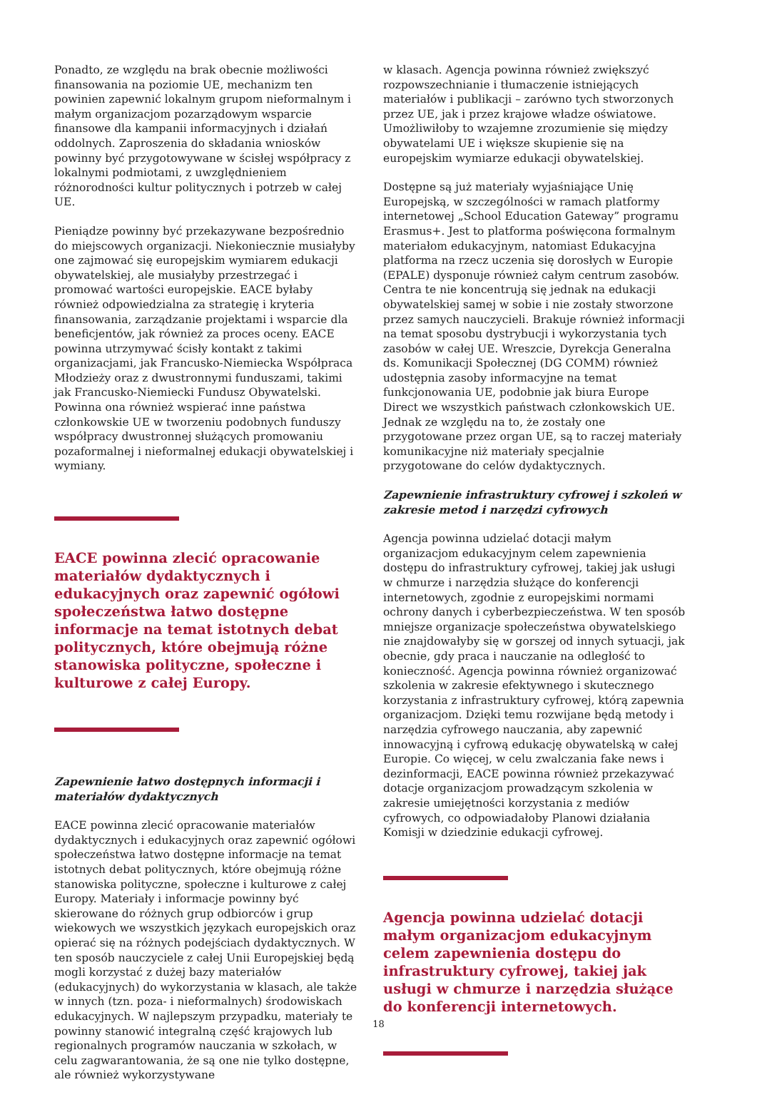Ponadto, ze względu na brak obecnie możliwości finansowania na poziomie UE, mechanizm ten powinien zapewnić lokalnym grupom nieformalnym i małym organizacjom pozarządowym wsparcie finansowe dla kampanii informacyjnych i działań oddolnych. Zaproszenia do składania wniosków powinny być przygotowywane w ścisłej współpracy z lokalnymi podmiotami, z uwzględnieniem różnorodności kultur politycznych i potrzeb w całej UE.
Pieniądze powinny być przekazywane bezpośrednio do miejscowych organizacji. Niekoniecznie musiałyby one zajmować się europejskim wymiarem edukacji obywatelskiej, ale musiałyby przestrzegać i promować wartości europejskie. EACE byłaby również odpowiedzialna za strategię i kryteria finansowania, zarządzanie projektami i wsparcie dla beneficjentów, jak również za proces oceny. EACE powinna utrzymywać ścisły kontakt z takimi organizacjami, jak Francusko-Niemiecka Współpraca Młodzieży oraz z dwustronnymi funduszami, takimi jak Francusko-Niemiecki Fundusz Obywatelski. Powinna ona również wspierać inne państwa członkowskie UE w tworzeniu podobnych funduszy współpracy dwustronnej służących promowaniu pozaformalnej i nieformalnej edukacji obywatelskiej i wymiany.
EACE powinna zlecić opracowanie materiałów dydaktycznych i edukacyjnych oraz zapewnić ogółowi społeczeństwa łatwo dostępne informacje na temat istotnych debat politycznych, które obejmują różne stanowiska polityczne, społeczne i kulturowe z całej Europy.
Zapewnienie łatwo dostępnych informacji i materiałów dydaktycznych
EACE powinna zlecić opracowanie materiałów dydaktycznych i edukacyjnych oraz zapewnić ogółowi społeczeństwa łatwo dostępne informacje na temat istotnych debat politycznych, które obejmują różne stanowiska polityczne, społeczne i kulturowe z całej Europy. Materiały i informacje powinny być skierowane do różnych grup odbiorców i grup wiekowych we wszystkich językach europejskich oraz opierać się na różnych podejściach dydaktycznych. W ten sposób nauczyciele z całej Unii Europejskiej będą mogli korzystać z dużej bazy materiałów (edukacyjnych) do wykorzystania w klasach, ale także w innych (tzn. poza- i nieformalnych) środowiskach edukacyjnych. W najlepszym przypadku, materiały te powinny stanowić integralną część krajowych lub regionalnych programów nauczania w szkołach, w celu zagwarantowania, że są one nie tylko dostępne, ale również wykorzystywane
w klasach. Agencja powinna również zwiększyć rozpowszechnianie i tłumaczenie istniejących materiałów i publikacji – zarówno tych stworzonych przez UE, jak i przez krajowe władze oświatowe. Umożliwiłoby to wzajemne zrozumienie się między obywatelami UE i większe skupienie się na europejskim wymiarze edukacji obywatelskiej.
Dostępne są już materiały wyjaśniające Unię Europejską, w szczególności w ramach platformy internetowej „School Education Gateway” programu Erasmus+. Jest to platforma poświęcona formalnym materiałom edukacyjnym, natomiast Edukacyjna platforma na rzecz uczenia się dorosłych w Europie (EPALE) dysponuje również całym centrum zasobów. Centra te nie koncentrują się jednak na edukacji obywatelskiej samej w sobie i nie zostały stworzone przez samych nauczycieli. Brakuje również informacji na temat sposobu dystrybucji i wykorzystania tych zasobów w całej UE. Wreszcie, Dyrekcja Generalna ds. Komunikacji Społecznej (DG COMM) również udostępnia zasoby informacyjne na temat funkcjonowania UE, podobnie jak biura Europe Direct we wszystkich państwach członkowskich UE. Jednak ze względu na to, że zostały one przygotowane przez organ UE, są to raczej materiały komunikacyjne niż materiały specjalnie przygotowane do celów dydaktycznych.
Zapewnienie infrastruktury cyfrowej i szkoleń w zakresie metod i narzędzi cyfrowych
Agencja powinna udzielać dotacji małym organizacjom edukacyjnym celem zapewnienia dostępu do infrastruktury cyfrowej, takiej jak usługi w chmurze i narzędzia służące do konferencji internetowych, zgodnie z europejskimi normami ochrony danych i cyberbezpieczeństwa. W ten sposób mniejsze organizacje społeczeństwa obywatelskiego nie znajdowałyby się w gorszej od innych sytuacji, jak obecnie, gdy praca i nauczanie na odległość to konieczność. Agencja powinna również organizować szkolenia w zakresie efektywnego i skutecznego korzystania z infrastruktury cyfrowej, którą zapewnia organizacjom. Dzięki temu rozwijane będą metody i narzędzia cyfrowego nauczania, aby zapewnić innowacyjną i cyfrową edukację obywatelską w całej Europie. Co więcej, w celu zwalczania fake news i dezinformacji, EACE powinna również przekazywać dotacje organizacjom prowadzącym szkolenia w zakresie umiejętności korzystania z mediów cyfrowych, co odpowiadałoby Planowi działania Komisji w dziedzinie edukacji cyfrowej.
Agencja powinna udzielać dotacji małym organizacjom edukacyjnym celem zapewnienia dostępu do infrastruktury cyfrowej, takiej jak usługi w chmurze i narzędzia służące do konferencji internetowych.
18